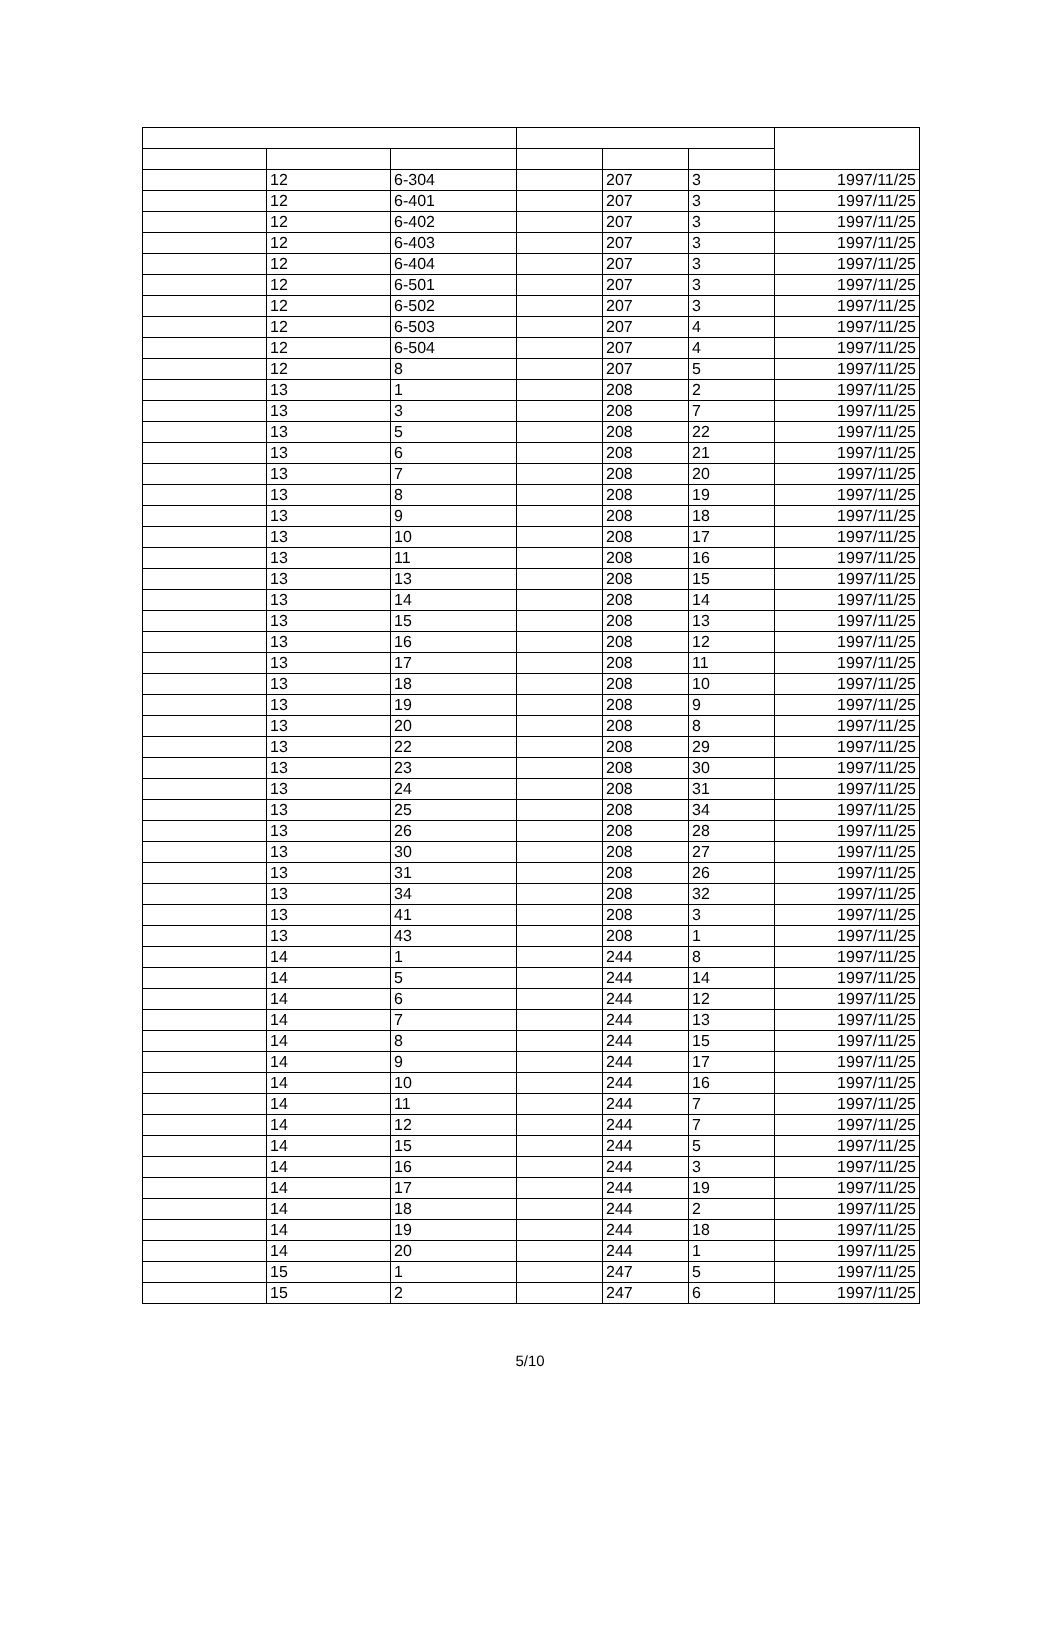| | 12 | 6-304 | | 207 | 3 | 1997/11/25 |
| | 12 | 6-401 | | 207 | 3 | 1997/11/25 |
| | 12 | 6-402 | | 207 | 3 | 1997/11/25 |
| | 12 | 6-403 | | 207 | 3 | 1997/11/25 |
| | 12 | 6-404 | | 207 | 3 | 1997/11/25 |
| | 12 | 6-501 | | 207 | 3 | 1997/11/25 |
| | 12 | 6-502 | | 207 | 3 | 1997/11/25 |
| | 12 | 6-503 | | 207 | 4 | 1997/11/25 |
| | 12 | 6-504 | | 207 | 4 | 1997/11/25 |
| | 12 | 8 | | 207 | 5 | 1997/11/25 |
| | 13 | 1 | | 208 | 2 | 1997/11/25 |
| | 13 | 3 | | 208 | 7 | 1997/11/25 |
| | 13 | 5 | | 208 | 22 | 1997/11/25 |
| | 13 | 6 | | 208 | 21 | 1997/11/25 |
| | 13 | 7 | | 208 | 20 | 1997/11/25 |
| | 13 | 8 | | 208 | 19 | 1997/11/25 |
| | 13 | 9 | | 208 | 18 | 1997/11/25 |
| | 13 | 10 | | 208 | 17 | 1997/11/25 |
| | 13 | 11 | | 208 | 16 | 1997/11/25 |
| | 13 | 13 | | 208 | 15 | 1997/11/25 |
| | 13 | 14 | | 208 | 14 | 1997/11/25 |
| | 13 | 15 | | 208 | 13 | 1997/11/25 |
| | 13 | 16 | | 208 | 12 | 1997/11/25 |
| | 13 | 17 | | 208 | 11 | 1997/11/25 |
| | 13 | 18 | | 208 | 10 | 1997/11/25 |
| | 13 | 19 | | 208 | 9 | 1997/11/25 |
| | 13 | 20 | | 208 | 8 | 1997/11/25 |
| | 13 | 22 | | 208 | 29 | 1997/11/25 |
| | 13 | 23 | | 208 | 30 | 1997/11/25 |
| | 13 | 24 | | 208 | 31 | 1997/11/25 |
| | 13 | 25 | | 208 | 34 | 1997/11/25 |
| | 13 | 26 | | 208 | 28 | 1997/11/25 |
| | 13 | 30 | | 208 | 27 | 1997/11/25 |
| | 13 | 31 | | 208 | 26 | 1997/11/25 |
| | 13 | 34 | | 208 | 32 | 1997/11/25 |
| | 13 | 41 | | 208 | 3 | 1997/11/25 |
| | 13 | 43 | | 208 | 1 | 1997/11/25 |
| | 14 | 1 | | 244 | 8 | 1997/11/25 |
| | 14 | 5 | | 244 | 14 | 1997/11/25 |
| | 14 | 6 | | 244 | 12 | 1997/11/25 |
| | 14 | 7 | | 244 | 13 | 1997/11/25 |
| | 14 | 8 | | 244 | 15 | 1997/11/25 |
| | 14 | 9 | | 244 | 17 | 1997/11/25 |
| | 14 | 10 | | 244 | 16 | 1997/11/25 |
| | 14 | 11 | | 244 | 7 | 1997/11/25 |
| | 14 | 12 | | 244 | 7 | 1997/11/25 |
| | 14 | 15 | | 244 | 5 | 1997/11/25 |
| | 14 | 16 | | 244 | 3 | 1997/11/25 |
| | 14 | 17 | | 244 | 19 | 1997/11/25 |
| | 14 | 18 | | 244 | 2 | 1997/11/25 |
| | 14 | 19 | | 244 | 18 | 1997/11/25 |
| | 14 | 20 | | 244 | 1 | 1997/11/25 |
| | 15 | 1 | | 247 | 5 | 1997/11/25 |
| | 15 | 2 | | 247 | 6 | 1997/11/25 |
5/10